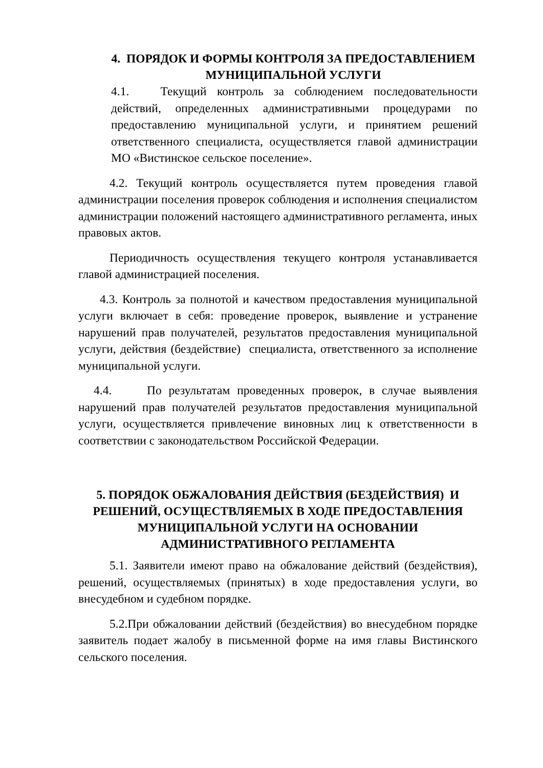4. ПОРЯДОК И ФОРМЫ КОНТРОЛЯ ЗА ПРЕДОСТАВЛЕНИЕМ МУНИЦИПАЛЬНОЙ УСЛУГИ
4.1. Текущий контроль за соблюдением последовательности действий, определенных административными процедурами по предоставлению муниципальной услуги, и принятием решений ответственного специалиста, осуществляется главой администрации МО «Вистинское сельское поселение».
4.2. Текущий контроль осуществляется путем проведения главой администрации поселения проверок соблюдения и исполнения специалистом администрации положений настоящего административного регламента, иных правовых актов.
Периодичность осуществления текущего контроля устанавливается главой администрацией поселения.
4.3. Контроль за полнотой и качеством предоставления муниципальной услуги включает в себя: проведение проверок, выявление и устранение нарушений прав получателей, результатов предоставления муниципальной услуги, действия (бездействие) специалиста, ответственного за исполнение муниципальной услуги.
4.4. По результатам проведенных проверок, в случае выявления нарушений прав получателей результатов предоставления муниципальной услуги, осуществляется привлечение виновных лиц к ответственности в соответствии с законодательством Российской Федерации.
5. ПОРЯДОК ОБЖАЛОВАНИЯ ДЕЙСТВИЯ (БЕЗДЕЙСТВИЯ) И РЕШЕНИЙ, ОСУЩЕСТВЛЯЕМЫХ В ХОДЕ ПРЕДОСТАВЛЕНИЯ МУНИЦИПАЛЬНОЙ УСЛУГИ НА ОСНОВАНИИ АДМИНИСТРАТИВНОГО РЕГЛАМЕНТА
5.1. Заявители имеют право на обжалование действий (бездействия), решений, осуществляемых (принятых) в ходе предоставления услуги, во внесудебном и судебном порядке.
5.2.При обжаловании действий (бездействия) во внесудебном порядке заявитель подает жалобу в письменной форме на имя главы Вистинского сельского поселения.